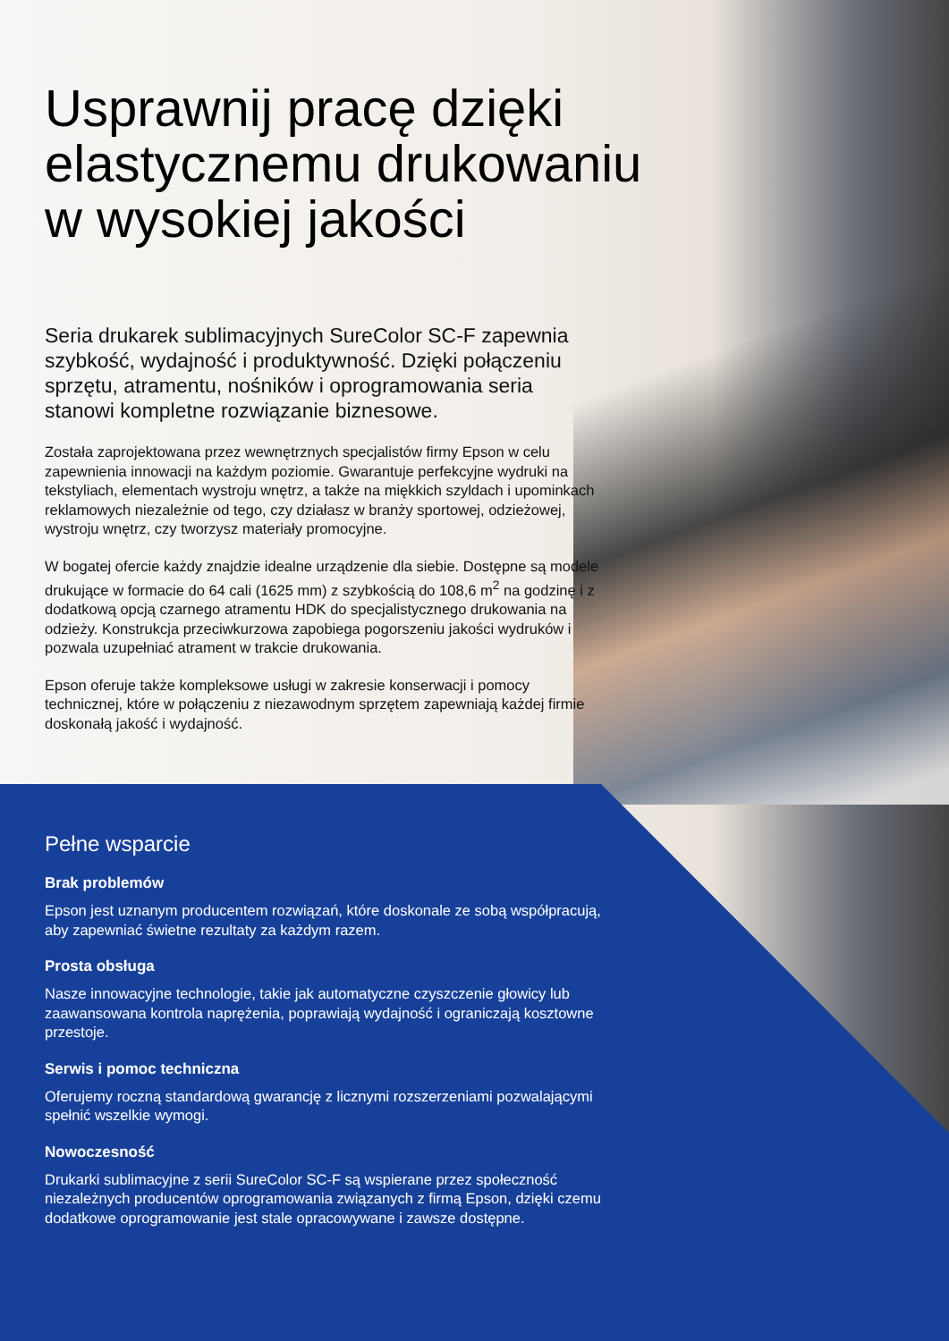Usprawnij pracę dzięki elastycznemu drukowaniu w wysokiej jakości
Seria drukarek sublimacyjnych SureColor SC-F zapewnia szybkość, wydajność i produktywność. Dzięki połączeniu sprzętu, atramentu, nośników i oprogramowania seria stanowi kompletne rozwiązanie biznesowe.
Została zaprojektowana przez wewnętrznych specjalistów firmy Epson w celu zapewnienia innowacji na każdym poziomie. Gwarantuje perfekcyjne wydruki na tekstyliach, elementach wystroju wnętrz, a także na miękkich szyldach i upominkach reklamowych niezależnie od tego, czy działasz w branży sportowej, odzieżowej, wystroju wnętrz, czy tworzysz materiały promocyjne.
W bogatej ofercie każdy znajdzie idealne urządzenie dla siebie. Dostępne są modele drukujące w formacie do 64 cali (1625 mm) z szybkością do 108,6 m<sup>2</sup> na godzinę i z dodatkową opcją czarnego atramentu HDK do specjalistycznego drukowania na odzieży. Konstrukcja przeciwkurzowa zapobiega pogorszeniu jakości wydruków i pozwala uzupełniać atrament w trakcie drukowania.
Epson oferuje także kompleksowe usługi w zakresie konserwacji i pomocy technicznej, które w połączeniu z niezawodnym sprzętem zapewniają każdej firmie doskonałą jakość i wydajność.
Pełne wsparcie
Brak problemów
Epson jest uznanym producentem rozwiązań, które doskonale ze sobą współpracują, aby zapewniać świetne rezultaty za każdym razem.
Prosta obsługa
Nasze innowacyjne technologie, takie jak automatyczne czyszczenie głowicy lub zaawansowana kontrola naprężenia, poprawiają wydajność i ograniczają kosztowne przestoje.
Serwis i pomoc techniczna
Oferujemy roczną standardową gwarancję z licznymi rozszerzeniami pozwalającymi spełnić wszelkie wymogi.
Nowoczesność
Drukarki sublimacyjne z serii SureColor SC-F są wspierane przez społeczność niezależnych producentów oprogramowania związanych z firmą Epson, dzięki czemu dodatkowe oprogramowanie jest stale opracowywane i zawsze dostępne.